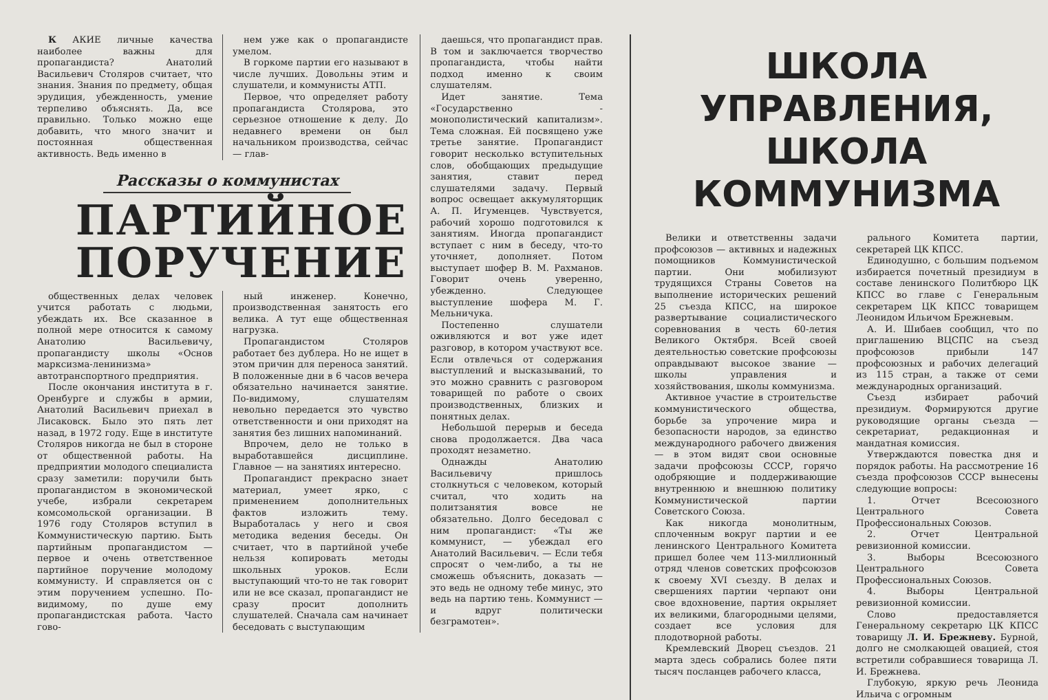К АКИЕ личные качества наиболее важны для пропагандиста? Анатолий Васильевич Столяров считает, что знания. Знания по предмету, общая эрудиция, убежденность, умение терпеливо объяснять. Да, все правильно. Только можно еще добавить, что много значит и постоянная общественная активность. Ведь именно в
нем уже как о пропагандисте умелом.
В горкоме партии его называют в числе лучших. Довольны этим и слушатели, и коммунисты АТП.
Первое, что определяет работу пропагандиста Столярова, это серьезное отношение к делу. До недавнего времени он был начальником производства, сейчас — глав-
Рассказы о коммунистах
ПАРТИЙНОЕ
ПОРУЧЕНИЕ
общественных делах человек учится работать с людьми, убеждать их. Все сказанное в полной мере относится к самому Анатолию Васильевичу, пропагандисту школы «Основ марксизма-ленинизма» автотранспортного предприятия.
После окончания института в г. Оренбурге и службы в армии, Анатолий Васильевич приехал в Лисаковск. Было это пять лет назад, в 1972 году. Еще в институте Столяров никогда не был в стороне от общественной работы. На предприятии молодого специалиста сразу заметили: поручили быть пропагандистом в экономической учебе, избрали секретарем комсомольской организации. В 1976 году Столяров вступил в Коммунистическую партию. Быть партийным пропагандистом — первое и очень ответственное партийное поручение молодому коммунисту. И справляется он с этим поручением успешно. По-видимому, по душе ему пропагандистская работа. Часто гово-
ный инженер. Конечно, производственная занятость его велика. А тут еще общественная нагрузка.
Пропагандистом Столяров работает без дублера. Но не ищет в этом причин для переноса занятий. В положенные дни в 6 часов вечера обязательно начинается занятие. По-видимому, слушателям невольно передается это чувство ответственности и они приходят на занятия без лишних напоминаний.
Впрочем, дело не только в выработавшейся дисциплине. Главное — на занятиях интересно.
Пропагандист прекрасно знает материал, умеет ярко, с применением дополнительных фактов изложить тему. Выработалась у него и своя методика ведения беседы. Он считает, что в партийной учебе нельзя копировать методы школьных уроков. Если выступающий что-то не так говорит или не все сказал, пропагандист не сразу просит дополнить слушателей. Сначала сам начинает беседовать с выступающим
даешься, что пропагандист прав. В том и заключается творчество пропагандиста, чтобы найти подход именно к своим слушателям.
Идет занятие. Тема «Государственно - монополистический капитализм». Тема сложная. Ей посвящено уже третье занятие. Пропагандист говорит несколько вступительных слов, обобщающих предыдущие занятия, ставит перед слушателями задачу. Первый вопрос освещает аккумуляторщик А. П. Игуменцев. Чувствуется, рабочий хорошо подготовился к занятиям. Иногда пропагандист вступает с ним в беседу, что-то уточняет, дополняет. Потом выступает шофер В. М. Рахманов. Говорит очень уверенно, убежденно. Следующее выступление шофера М. Г. Мельничука.
Постепенно слушатели оживляются и вот уже идет разговор, в котором участвуют все. Если отвлечься от содержания выступлений и высказываний, то это можно сравнить с разговором товарищей по работе о своих производственных, близких и понятных делах.
Небольшой перерыв и беседа снова продолжается. Два часа проходят незаметно.
Однажды Анатолию Васильевичу пришлось столкнуться с человеком, который считал, что ходить на политзанятия вовсе не обязательно. Долго беседовал с ним пропагандист: «Ты же коммунист, — убеждал его Анатолий Васильевич. — Если тебя спросят о чем-либо, а ты не сможешь объяснить, доказать — это ведь не одному тебе минус, это ведь на партию тень. Коммунист — и вдруг политически безграмотен».
ШКОЛА УПРАВЛЕНИЯ,
ШКОЛА КОММУНИЗМА
Велики и ответственны задачи профсоюзов — активных и надежных помощников Коммунистической партии. Они мобилизуют трудящихся Страны Советов на выполнение исторических решений 25 съезда КПСС, на широкое развертывание социалистического соревнования в честь 60-летия Великого Октября. Всей своей деятельностью советские профсоюзы оправдывают высокое звание — школы управления и хозяйствования, школы коммунизма.
Активное участие в строительстве коммунистического общества, борьбе за упрочение мира и безопасности народов, за единство международного рабочего движения — в этом видят свои основные задачи профсоюзы СССР, горячо одобряющие и поддерживающие внутреннюю и внешнюю политику Коммунистической партии Советского Союза.
Как никогда монолитным, сплоченным вокруг партии и ее ленинского Центрального Комитета пришел более чем 113-миллионный отряд членов советских профсоюзов к своему XVI съезду. В делах и свершениях партии черпают они свое вдохновение, партия окрыляет их великими, благородными целями, создает все условия для плодотворной работы.
Кремлевский Дворец съездов. 21 марта здесь собрались более пяти тысяч посланцев рабочего класса,
рального Комитета партии, секретарей ЦК КПСС.
Единодушно, с большим подъемом избирается почетный президиум в составе ленинского Политбюро ЦК КПСС во главе с Генеральным секретарем ЦК КПСС товарищем Леонидом Ильичом Брежневым.
А. И. Шибаев сообщил, что по приглашению ВЦСПС на съезд профсоюзов прибыли 147 профсоюзных и рабочих делегаций из 115 стран, а также от семи международных организаций.
Съезд избирает рабочий президиум. Формируются другие руководящие органы съезда — секретариат, редакционная и мандатная комиссия.
Утверждаются повестка дня и порядок работы. На рассмотрение 16 съезда профсоюзов СССР вынесены следующие вопросы:
1. Отчет Всесоюзного Центрального Совета Профессиональных Союзов.
2. Отчет Центральной ревизионной комиссии.
3. Выборы Всесоюзного Центрального Совета Профессиональных Союзов.
4. Выборы Центральной ревизионной комиссии.
Слово предоставляется Генеральному секретарю ЦК КПСС товарищу Л. И. Брежневу. Бурной, долго не смолкающей овацией, стоя встретили собравшиеся товарища Л. И. Брежнева.
Глубокую, яркую речь Леонида Ильича с огромным